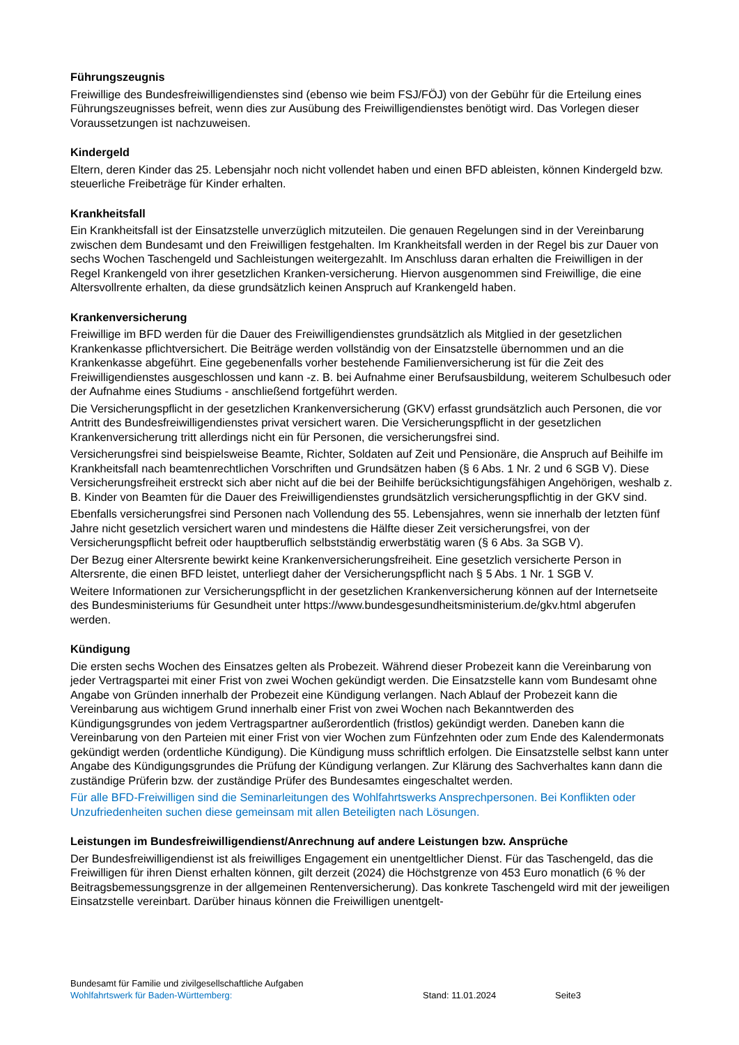Führungszeugnis
Freiwillige des Bundesfreiwilligendienstes sind (ebenso wie beim FSJ/FÖJ) von der Gebühr für die Erteilung eines Führungszeugnisses befreit, wenn dies zur Ausübung des Freiwilligendienstes benötigt wird. Das Vorlegen dieser Voraussetzungen ist nachzuweisen.
Kindergeld
Eltern, deren Kinder das 25. Lebensjahr noch nicht vollendet haben und einen BFD ableisten, können Kindergeld bzw. steuerliche Freibeträge für Kinder erhalten.
Krankheitsfall
Ein Krankheitsfall ist der Einsatzstelle unverzüglich mitzuteilen. Die genauen Regelungen sind in der Vereinbarung zwischen dem Bundesamt und den Freiwilligen festgehalten. Im Krankheitsfall werden in der Regel bis zur Dauer von sechs Wochen Taschengeld und Sachleistungen weitergezahlt. Im Anschluss daran erhalten die Freiwilligen in der Regel Krankengeld von ihrer gesetzlichen Kranken-versicherung. Hiervon ausgenommen sind Freiwillige, die eine Altersvollrente erhalten, da diese grundsätzlich keinen Anspruch auf Krankengeld haben.
Krankenversicherung
Freiwillige im BFD werden für die Dauer des Freiwilligendienstes grundsätzlich als Mitglied in der gesetzlichen Krankenkasse pflichtversichert. Die Beiträge werden vollständig von der Einsatzstelle übernommen und an die Krankenkasse abgeführt. Eine gegebenenfalls vorher bestehende Familienversicherung ist für die Zeit des Freiwilligendienstes ausgeschlossen und kann -z. B. bei Aufnahme einer Berufsausbildung, weiterem Schulbesuch oder der Aufnahme eines Studiums - anschließend fortgeführt werden.
Die Versicherungspflicht in der gesetzlichen Krankenversicherung (GKV) erfasst grundsätzlich auch Personen, die vor Antritt des Bundesfreiwilligendienstes privat versichert waren. Die Versicherungspflicht in der gesetzlichen Krankenversicherung tritt allerdings nicht ein für Personen, die versicherungsfrei sind.
Versicherungsfrei sind beispielsweise Beamte, Richter, Soldaten auf Zeit und Pensionäre, die Anspruch auf Beihilfe im Krankheitsfall nach beamtenrechtlichen Vorschriften und Grundsätzen haben (§ 6 Abs. 1 Nr. 2 und 6 SGB V). Diese Versicherungsfreiheit erstreckt sich aber nicht auf die bei der Beihilfe berücksichtigungsfähigen Angehörigen, weshalb z. B. Kinder von Beamten für die Dauer des Freiwilligendienstes grundsätzlich versicherungspflichtig in der GKV sind.
Ebenfalls versicherungsfrei sind Personen nach Vollendung des 55. Lebensjahres, wenn sie innerhalb der letzten fünf Jahre nicht gesetzlich versichert waren und mindestens die Hälfte dieser Zeit versicherungsfrei, von der Versicherungspflicht befreit oder hauptberuflich selbstständig erwerbstätig waren (§ 6 Abs. 3a SGB V).
Der Bezug einer Altersrente bewirkt keine Krankenversicherungsfreiheit. Eine gesetzlich versicherte Person in Altersrente, die einen BFD leistet, unterliegt daher der Versicherungspflicht nach § 5 Abs. 1 Nr. 1 SGB V.
Weitere Informationen zur Versicherungspflicht in der gesetzlichen Krankenversicherung können auf der Internetseite des Bundesministeriums für Gesundheit unter https://www.bundesgesundheitsministerium.de/gkv.html abgerufen werden.
Kündigung
Die ersten sechs Wochen des Einsatzes gelten als Probezeit. Während dieser Probezeit kann die Vereinbarung von jeder Vertragspartei mit einer Frist von zwei Wochen gekündigt werden. Die Einsatzstelle kann vom Bundesamt ohne Angabe von Gründen innerhalb der Probezeit eine Kündigung verlangen. Nach Ablauf der Probezeit kann die Vereinbarung aus wichtigem Grund innerhalb einer Frist von zwei Wochen nach Bekanntwerden des Kündigungsgrundes von jedem Vertragspartner außerordentlich (fristlos) gekündigt werden. Daneben kann die Vereinbarung von den Parteien mit einer Frist von vier Wochen zum Fünfzehnten oder zum Ende des Kalendermonats gekündigt werden (ordentliche Kündigung). Die Kündigung muss schriftlich erfolgen. Die Einsatzstelle selbst kann unter Angabe des Kündigungsgrundes die Prüfung der Kündigung verlangen. Zur Klärung des Sachverhaltes kann dann die zuständige Prüferin bzw. der zuständige Prüfer des Bundesamtes eingeschaltet werden.
Für alle BFD-Freiwilligen sind die Seminarleitungen des Wohlfahrtswerks Ansprechpersonen. Bei Konflikten oder Unzufriedenheiten suchen diese gemeinsam mit allen Beteiligten nach Lösungen.
Leistungen im Bundesfreiwilligendienst/Anrechnung auf andere Leistungen bzw. Ansprüche
Der Bundesfreiwilligendienst ist als freiwilliges Engagement ein unentgeltlicher Dienst. Für das Taschengeld, das die Freiwilligen für ihren Dienst erhalten können, gilt derzeit (2024) die Höchstgrenze von 453 Euro monatlich (6 % der Beitragsbemessungsgrenze in der allgemeinen Rentenversicherung). Das konkrete Taschengeld wird mit der jeweiligen Einsatzstelle vereinbart. Darüber hinaus können die Freiwilligen unentgelt-
Bundesamt für Familie und zivilgesellschaftliche Aufgaben
Wohlfahrtswerk für Baden-Württemberg: Stand: 11.01.2024 Seite3